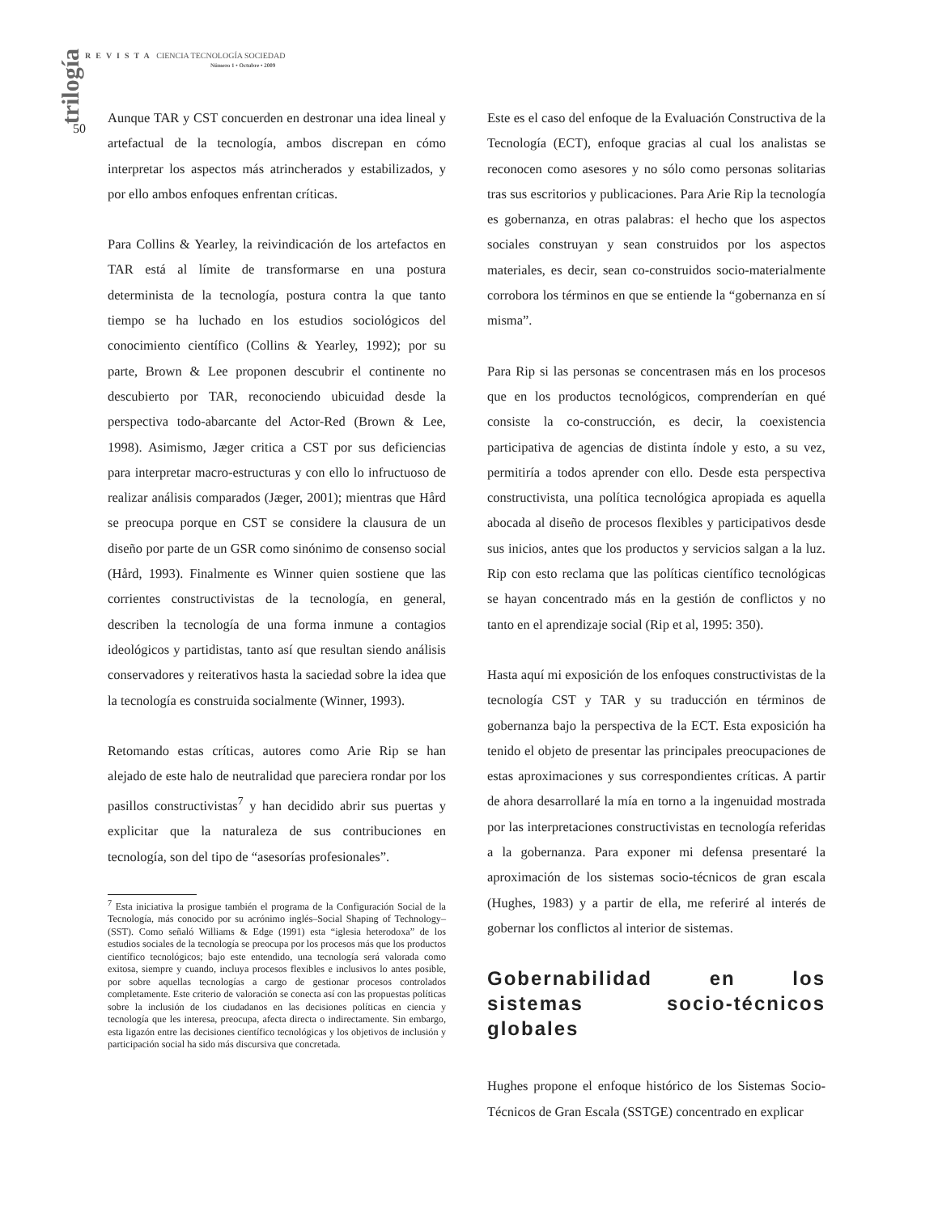trilogía
REVISTA CIENCIA TECNOLOGÍA SOCIEDAD
Número 1 • Octubre • 2009
50
Aunque TAR y CST concuerden en destronar una idea lineal y artefactual de la tecnología, ambos discrepan en cómo interpretar los aspectos más atrincherados y estabilizados, y por ello ambos enfoques enfrentan críticas.
Para Collins & Yearley, la reivindicación de los artefactos en TAR está al límite de transformarse en una postura determinista de la tecnología, postura contra la que tanto tiempo se ha luchado en los estudios sociológicos del conocimiento científico (Collins & Yearley, 1992); por su parte, Brown & Lee proponen descubrir el continente no descubierto por TAR, reconociendo ubicuidad desde la perspectiva todo-abarcante del Actor-Red (Brown & Lee, 1998). Asimismo, Jæger critica a CST por sus deficiencias para interpretar macro-estructuras y con ello lo infructuoso de realizar análisis comparados (Jæger, 2001); mientras que Hård se preocupa porque en CST se considere la clausura de un diseño por parte de un GSR como sinónimo de consenso social (Hård, 1993). Finalmente es Winner quien sostiene que las corrientes constructivistas de la tecnología, en general, describen la tecnología de una forma inmune a contagios ideológicos y partidistas, tanto así que resultan siendo análisis conservadores y reiterativos hasta la saciedad sobre la idea que la tecnología es construida socialmente (Winner, 1993).
Retomando estas críticas, autores como Arie Rip se han alejado de este halo de neutralidad que pareciera rondar por los pasillos constructivistas<sup>7</sup> y han decidido abrir sus puertas y explicitar que la naturaleza de sus contribuciones en tecnología, son del tipo de “asesorías profesionales”.
<sup>7</sup> Esta iniciativa la prosigue también el programa de la Configuración Social de la Tecnología, más conocido por su acrónimo inglés–Social Shaping of Technology– (SST). Como señaló Williams & Edge (1991) esta “iglesia heterodoxa” de los estudios sociales de la tecnología se preocupa por los procesos más que los productos científico tecnológicos; bajo este entendido, una tecnología será valorada como exitosa, siempre y cuando, incluya procesos flexibles e inclusivos lo antes posible, por sobre aquellas tecnologías a cargo de gestionar procesos controlados completamente. Este criterio de valoración se conecta así con las propuestas políticas sobre la inclusión de los ciudadanos en las decisiones políticas en ciencia y tecnología que les interesa, preocupa, afecta directa o indirectamente. Sin embargo, esta ligazón entre las decisiones científico tecnológicas y los objetivos de inclusión y participación social ha sido más discursiva que concretada.
Este es el caso del enfoque de la Evaluación Constructiva de la Tecnología (ECT), enfoque gracias al cual los analistas se reconocen como asesores y no sólo como personas solitarias tras sus escritorios y publicaciones. Para Arie Rip la tecnología es gobernanza, en otras palabras: el hecho que los aspectos sociales construyan y sean construidos por los aspectos materiales, es decir, sean co-construidos socio-materialmente corrobora los términos en que se entiende la “gobernanza en sí misma”.
Para Rip si las personas se concentrasen más en los procesos que en los productos tecnológicos, comprenderían en qué consiste la co-construcción, es decir, la coexistencia participativa de agencias de distinta índole y esto, a su vez, permitiría a todos aprender con ello. Desde esta perspectiva constructivista, una política tecnológica apropiada es aquella abocada al diseño de procesos flexibles y participativos desde sus inicios, antes que los productos y servicios salgan a la luz. Rip con esto reclama que las políticas científico tecnológicas se hayan concentrado más en la gestión de conflictos y no tanto en el aprendizaje social (Rip et al, 1995: 350).
Hasta aquí mi exposición de los enfoques constructivistas de la tecnología CST y TAR y su traducción en términos de gobernanza bajo la perspectiva de la ECT. Esta exposición ha tenido el objeto de presentar las principales preocupaciones de estas aproximaciones y sus correspondientes críticas. A partir de ahora desarrollaré la mía en torno a la ingenuidad mostrada por las interpretaciones constructivistas en tecnología referidas a la gobernanza. Para exponer mi defensa presentaré la aproximación de los sistemas socio-técnicos de gran escala (Hughes, 1983) y a partir de ella, me referiré al interés de gobernar los conflictos al interior de sistemas.
Gobernabilidad en los sistemas socio-técnicos globales
Hughes propone el enfoque histórico de los Sistemas Socio-Técnicos de Gran Escala (SSTGE) concentrado en explicar